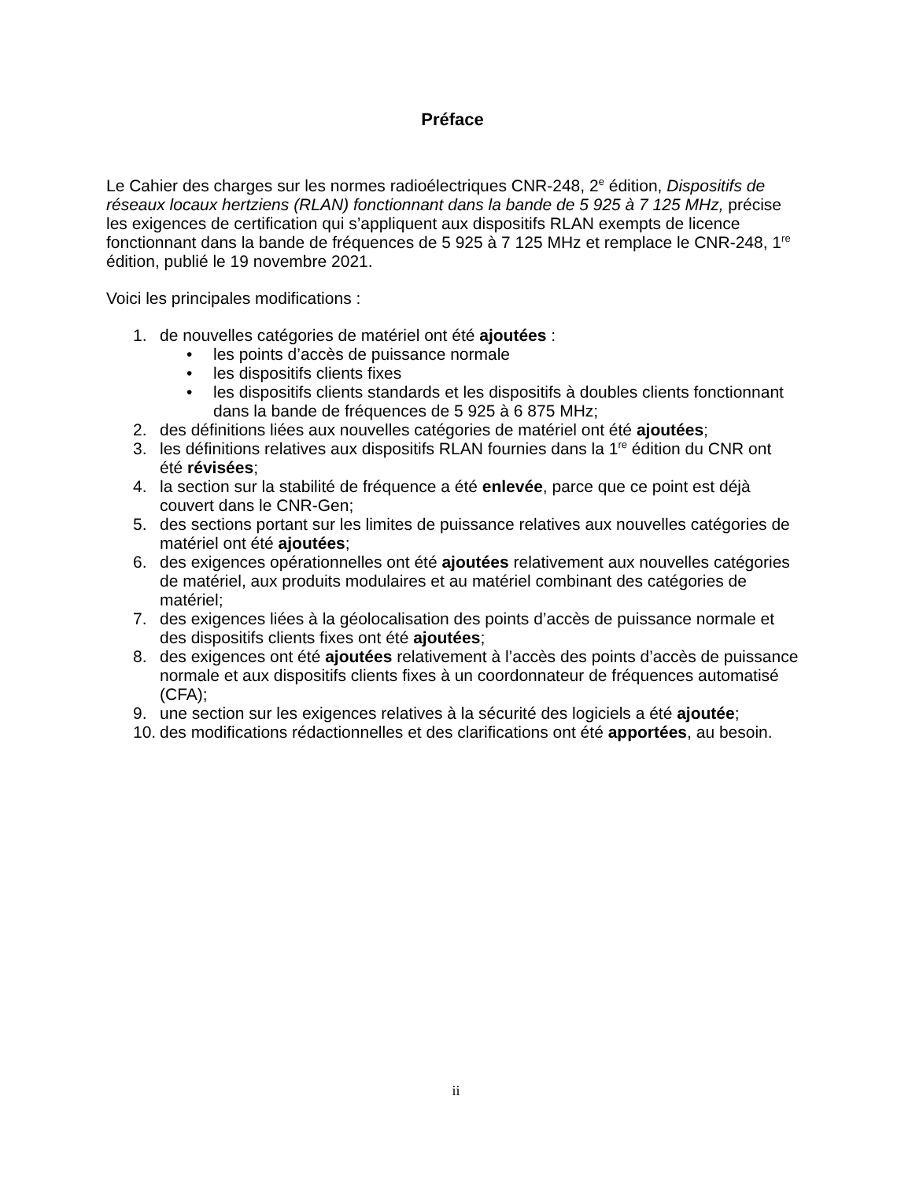Préface
Le Cahier des charges sur les normes radioélectriques CNR-248, 2<sup>e</sup> édition, Dispositifs de réseaux locaux hertziens (RLAN) fonctionnant dans la bande de 5 925 à 7 125 MHz, précise les exigences de certification qui s’appliquent aux dispositifs RLAN exempts de licence fonctionnant dans la bande de fréquences de 5 925 à 7 125 MHz et remplace le CNR-248, 1<sup>re</sup> édition, publié le 19 novembre 2021.
Voici les principales modifications :
1. de nouvelles catégories de matériel ont été ajoutées :
• les points d’accès de puissance normale
• les dispositifs clients fixes
• les dispositifs clients standards et les dispositifs à doubles clients fonctionnant dans la bande de fréquences de 5 925 à 6 875 MHz;
2. des définitions liées aux nouvelles catégories de matériel ont été ajoutées;
3. les définitions relatives aux dispositifs RLAN fournies dans la 1<sup>re</sup> édition du CNR ont été révisées;
4. la section sur la stabilité de fréquence a été enlevée, parce que ce point est déjà couvert dans le CNR-Gen;
5. des sections portant sur les limites de puissance relatives aux nouvelles catégories de matériel ont été ajoutées;
6. des exigences opérationnelles ont été ajoutées relativement aux nouvelles catégories de matériel, aux produits modulaires et au matériel combinant des catégories de matériel;
7. des exigences liées à la géolocalisation des points d’accès de puissance normale et des dispositifs clients fixes ont été ajoutées;
8. des exigences ont été ajoutées relativement à l’accès des points d’accès de puissance normale et aux dispositifs clients fixes à un coordonnateur de fréquences automatisé (CFA);
9. une section sur les exigences relatives à la sécurité des logiciels a été ajoutée;
10. des modifications rédactionnelles et des clarifications ont été apportées, au besoin.
ii